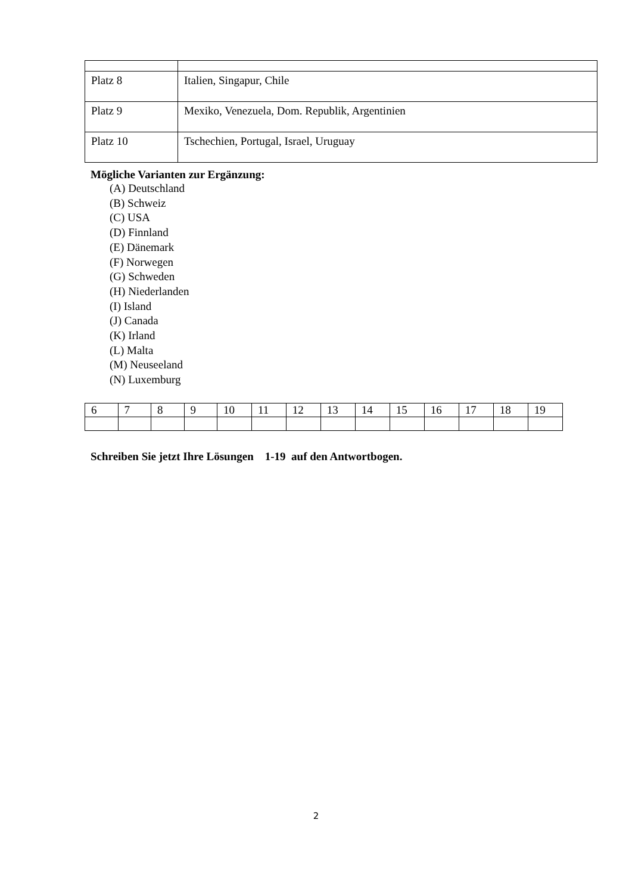| Platz 8 | Italien, Singapur, Chile |
| Platz 9 | Mexiko, Venezuela, Dom. Republik, Argentinien |
| Platz 10 | Tschechien, Portugal, Israel, Uruguay |
Mögliche Varianten zur Ergänzung:
(A) Deutschland
(B) Schweiz
(C) USA
(D) Finnland
(E) Dänemark
(F) Norwegen
(G) Schweden
(H) Niederlanden
(I) Island
(J) Canada
(K) Irland
(L) Malta
(M) Neuseeland
(N) Luxemburg
| 6 | 7 | 8 | 9 | 10 | 11 | 12 | 13 | 14 | 15 | 16 | 17 | 18 | 19 |
Schreiben Sie jetzt Ihre Lösungen 1-19 auf den Antwortbogen.
2